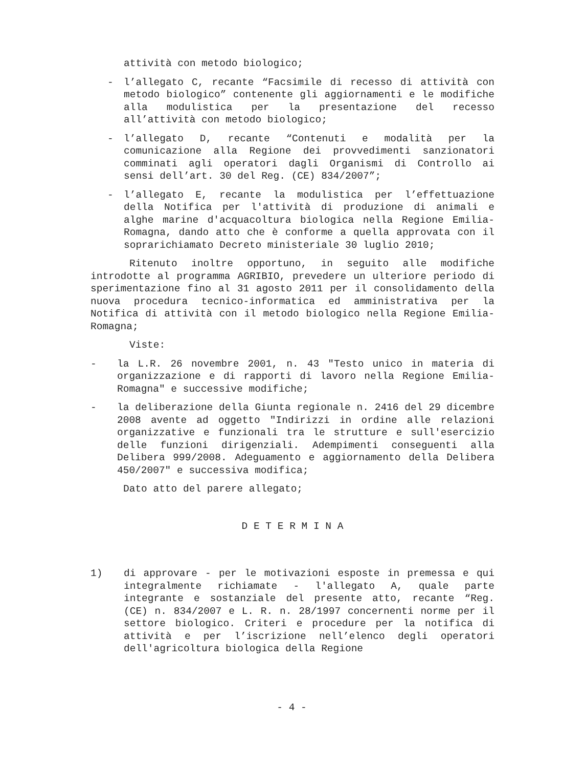attività con metodo biologico;
- l’allegato C, recante “Facsimile di recesso di attività con metodo biologico” contenente gli aggiornamenti e le modifiche alla modulistica per la presentazione del recesso all’attività con metodo biologico;
- l’allegato D, recante “Contenuti e modalità per la comunicazione alla Regione dei provvedimenti sanzionatori comminati agli operatori dagli Organismi di Controllo ai sensi dell’art. 30 del Reg. (CE) 834/2007”;
- l’allegato E, recante la modulistica per l’effettuazione della Notifica per l'attività di produzione di animali e alghe marine d'acquacoltura biologica nella Regione Emilia-Romagna, dando atto che è conforme a quella approvata con il soprarichiamato Decreto ministeriale 30 luglio 2010;
Ritenuto inoltre opportuno, in seguito alle modifiche introdotte al programma AGRIBIO, prevedere un ulteriore periodo di sperimentazione fino al 31 agosto 2011 per il consolidamento della nuova procedura tecnico-informatica ed amministrativa per la Notifica di attività con il metodo biologico nella Regione Emilia-Romagna;
Viste:
- la L.R. 26 novembre 2001, n. 43 "Testo unico in materia di organizzazione e di rapporti di lavoro nella Regione Emilia-Romagna" e successive modifiche;
- la deliberazione della Giunta regionale n. 2416 del 29 dicembre 2008 avente ad oggetto "Indirizzi in ordine alle relazioni organizzative e funzionali tra le strutture e sull'esercizio delle funzioni dirigenziali. Adempimenti conseguenti alla Delibera 999/2008. Adeguamento e aggiornamento della Delibera 450/2007" e successiva modifica;
Dato atto del parere allegato;
D E T E R M I N A
1) di approvare - per le motivazioni esposte in premessa e qui integralmente richiamate - l'allegato A, quale parte integrante e sostanziale del presente atto, recante “Reg. (CE) n. 834/2007 e L. R. n. 28/1997 concernenti norme per il settore biologico. Criteri e procedure per la notifica di attività e per l’iscrizione nell’elenco degli operatori dell'agricoltura biologica della Regione
- 4 -